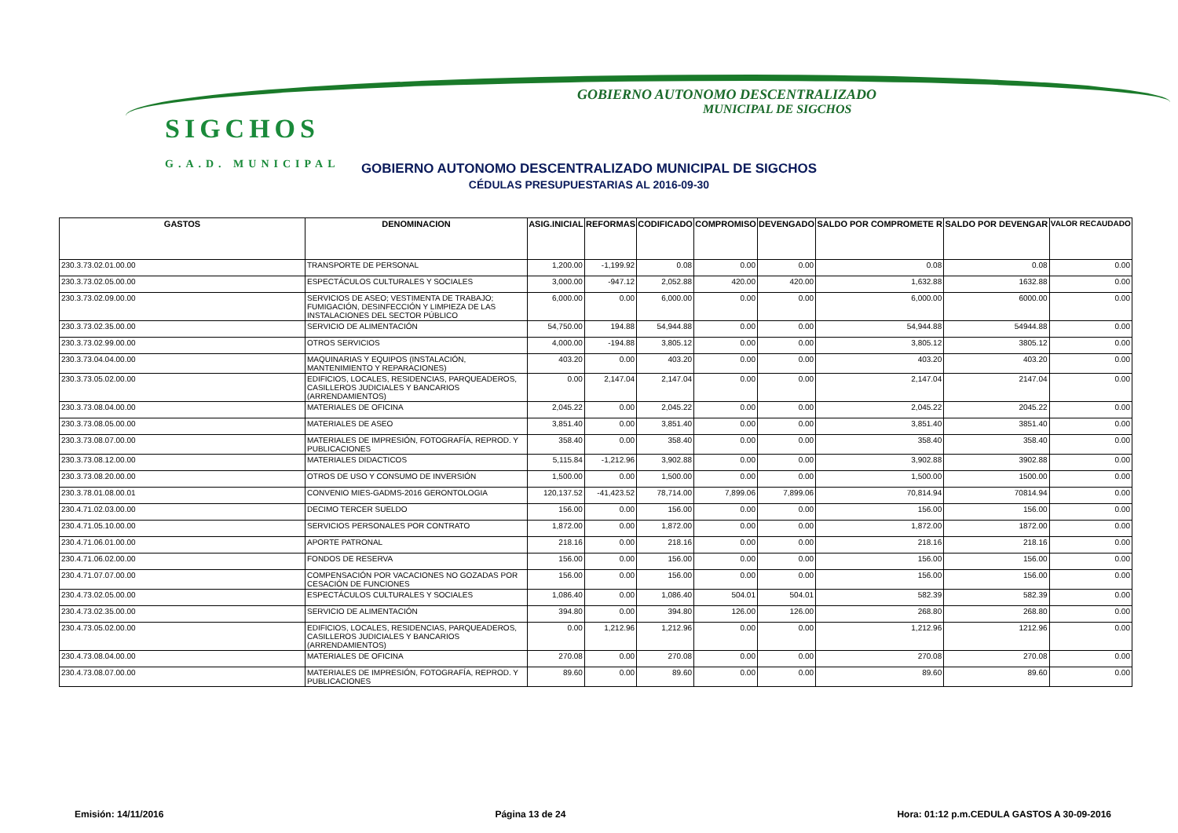SIGCHOS
G.A.D. MUNICIPAL
GOBIERNO AUTONOMO DESCENTRALIZADO
MUNICIPAL DE SIGCHOS
GOBIERNO AUTONOMO DESCENTRALIZADO MUNICIPAL DE SIGCHOS
CÉDULAS PRESUPUESTARIAS AL 2016-09-30
| GASTOS | DENOMINACION | ASIG.INICIAL | REFORMAS | CODIFICADO | COMPROMISO | DEVENGADO | SALDO POR COMPROMETE R | SALDO POR DEVENGAR | VALOR RECAUDADO |
| --- | --- | --- | --- | --- | --- | --- | --- | --- | --- |
| 230.3.73.02.01.00.00 | TRANSPORTE DE PERSONAL | 1,200.00 | -1,199.92 | 0.08 | 0.00 | 0.00 | 0.08 | 0.08 | 0.00 |
| 230.3.73.02.05.00.00 | ESPECTÁCULOS CULTURALES Y SOCIALES | 3,000.00 | -947.12 | 2,052.88 | 420.00 | 420.00 | 1,632.88 | 1632.88 | 0.00 |
| 230.3.73.02.09.00.00 | SERVICIOS DE ASEO; VESTIMENTA DE TRABAJO; FUMIGACIÓN, DESINFECCIÓN Y LIMPIEZA DE LAS INSTALACIONES DEL SECTOR PÚBLICO | 6,000.00 | 0.00 | 6,000.00 | 0.00 | 0.00 | 6,000.00 | 6000.00 | 0.00 |
| 230.3.73.02.35.00.00 | SERVICIO DE ALIMENTACIÓN | 54,750.00 | 194.88 | 54,944.88 | 0.00 | 0.00 | 54,944.88 | 54944.88 | 0.00 |
| 230.3.73.02.99.00.00 | OTROS SERVICIOS | 4,000.00 | -194.88 | 3,805.12 | 0.00 | 0.00 | 3,805.12 | 3805.12 | 0.00 |
| 230.3.73.04.04.00.00 | MAQUINARIAS Y EQUIPOS (INSTALACIÓN, MANTENIMIENTO Y REPARACIONES) | 403.20 | 0.00 | 403.20 | 0.00 | 0.00 | 403.20 | 403.20 | 0.00 |
| 230.3.73.05.02.00.00 | EDIFICIOS, LOCALES, RESIDENCIAS, PARQUEADEROS, CASILLEROS JUDICIALES Y BANCARIOS (ARRENDAMIENTOS) | 0.00 | 2,147.04 | 2,147.04 | 0.00 | 0.00 | 2,147.04 | 2147.04 | 0.00 |
| 230.3.73.08.04.00.00 | MATERIALES DE OFICINA | 2,045.22 | 0.00 | 2,045.22 | 0.00 | 0.00 | 2,045.22 | 2045.22 | 0.00 |
| 230.3.73.08.05.00.00 | MATERIALES DE ASEO | 3,851.40 | 0.00 | 3,851.40 | 0.00 | 0.00 | 3,851.40 | 3851.40 | 0.00 |
| 230.3.73.08.07.00.00 | MATERIALES DE IMPRESIÓN, FOTOGRAFÍA, REPROD. Y PUBLICACIONES | 358.40 | 0.00 | 358.40 | 0.00 | 0.00 | 358.40 | 358.40 | 0.00 |
| 230.3.73.08.12.00.00 | MATERIALES DIDACTICOS | 5,115.84 | -1,212.96 | 3,902.88 | 0.00 | 0.00 | 3,902.88 | 3902.88 | 0.00 |
| 230.3.73.08.20.00.00 | OTROS DE USO Y CONSUMO DE INVERSIÓN | 1,500.00 | 0.00 | 1,500.00 | 0.00 | 0.00 | 1,500.00 | 1500.00 | 0.00 |
| 230.3.78.01.08.00.01 | CONVENIO MIES-GADMS-2016 GERONTOLOGIA | 120,137.52 | -41,423.52 | 78,714.00 | 7,899.06 | 7,899.06 | 70,814.94 | 70814.94 | 0.00 |
| 230.4.71.02.03.00.00 | DECIMO TERCER SUELDO | 156.00 | 0.00 | 156.00 | 0.00 | 0.00 | 156.00 | 156.00 | 0.00 |
| 230.4.71.05.10.00.00 | SERVICIOS PERSONALES POR CONTRATO | 1,872.00 | 0.00 | 1,872.00 | 0.00 | 0.00 | 1,872.00 | 1872.00 | 0.00 |
| 230.4.71.06.01.00.00 | APORTE PATRONAL | 218.16 | 0.00 | 218.16 | 0.00 | 0.00 | 218.16 | 218.16 | 0.00 |
| 230.4.71.06.02.00.00 | FONDOS DE RESERVA | 156.00 | 0.00 | 156.00 | 0.00 | 0.00 | 156.00 | 156.00 | 0.00 |
| 230.4.71.07.07.00.00 | COMPENSACIÓN POR VACACIONES NO GOZADAS POR CESACIÓN DE FUNCIONES | 156.00 | 0.00 | 156.00 | 0.00 | 0.00 | 156.00 | 156.00 | 0.00 |
| 230.4.73.02.05.00.00 | ESPECTÁCULOS CULTURALES Y SOCIALES | 1,086.40 | 0.00 | 1,086.40 | 504.01 | 504.01 | 582.39 | 582.39 | 0.00 |
| 230.4.73.02.35.00.00 | SERVICIO DE ALIMENTACIÓN | 394.80 | 0.00 | 394.80 | 126.00 | 126.00 | 268.80 | 268.80 | 0.00 |
| 230.4.73.05.02.00.00 | EDIFICIOS, LOCALES, RESIDENCIAS, PARQUEADEROS, CASILLEROS JUDICIALES Y BANCARIOS (ARRENDAMIENTOS) | 0.00 | 1,212.96 | 1,212.96 | 0.00 | 0.00 | 1,212.96 | 1212.96 | 0.00 |
| 230.4.73.08.04.00.00 | MATERIALES DE OFICINA | 270.08 | 0.00 | 270.08 | 0.00 | 0.00 | 270.08 | 270.08 | 0.00 |
| 230.4.73.08.07.00.00 | MATERIALES DE IMPRESIÓN, FOTOGRAFÍA, REPROD. Y PUBLICACIONES | 89.60 | 0.00 | 89.60 | 0.00 | 0.00 | 89.60 | 89.60 | 0.00 |
Emisión: 14/11/2016 Página 13 de 24 Hora: 01:12 p.m.CEDULA GASTOS A 30-09-2016